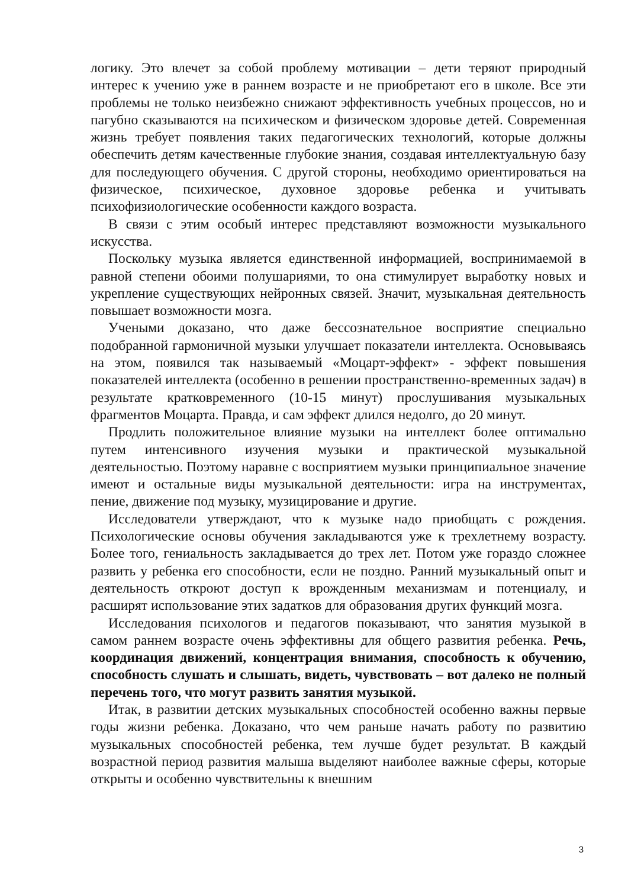логику. Это влечет за собой проблему мотивации – дети теряют природный интерес к учению уже в раннем возрасте и не приобретают его в школе. Все эти проблемы не только неизбежно снижают эффективность учебных процессов, но и пагубно сказываются на психическом и физическом здоровье детей. Современная жизнь требует появления таких педагогических технологий, которые должны обеспечить детям качественные глубокие знания, создавая интеллектуальную базу для последующего обучения. С другой стороны, необходимо ориентироваться на физическое, психическое, духовное здоровье ребенка и учитывать психофизиологические особенности каждого возраста.
В связи с этим особый интерес представляют возможности музыкального искусства.
Поскольку музыка является единственной информацией, воспринимаемой в равной степени обоими полушариями, то она стимулирует выработку новых и укрепление существующих нейронных связей. Значит, музыкальная деятельность повышает возможности мозга.
Учеными доказано, что даже бессознательное восприятие специально подобранной гармоничной музыки улучшает показатели интеллекта. Основываясь на этом, появился так называемый «Моцарт-эффект» - эффект повышения показателей интеллекта (особенно в решении пространственно-временных задач) в результате кратковременного (10-15 минут) прослушивания музыкальных фрагментов Моцарта. Правда, и сам эффект длился недолго, до 20 минут.
Продлить положительное влияние музыки на интеллект более оптимально путем интенсивного изучения музыки и практической музыкальной деятельностью. Поэтому наравне с восприятием музыки принципиальное значение имеют и остальные виды музыкальной деятельности: игра на инструментах, пение, движение под музыку, музицирование и другие.
Исследователи утверждают, что к музыке надо приобщать с рождения. Психологические основы обучения закладываются уже к трехлетнему возрасту. Более того, гениальность закладывается до трех лет. Потом уже гораздо сложнее развить у ребенка его способности, если не поздно. Ранний музыкальный опыт и деятельность откроют доступ к врожденным механизмам и потенциалу, и расширят использование этих задатков для образования других функций мозга.
Исследования психологов и педагогов показывают, что занятия музыкой в самом раннем возрасте очень эффективны для общего развития ребенка. Речь, координация движений, концентрация внимания, способность к обучению, способность слушать и слышать, видеть, чувствовать – вот далеко не полный перечень того, что могут развить занятия музыкой.
Итак, в развитии детских музыкальных способностей особенно важны первые годы жизни ребенка. Доказано, что чем раньше начать работу по развитию музыкальных способностей ребенка, тем лучше будет результат. В каждый возрастной период развития малыша выделяют наиболее важные сферы, которые открыты и особенно чувствительны к внешним
3